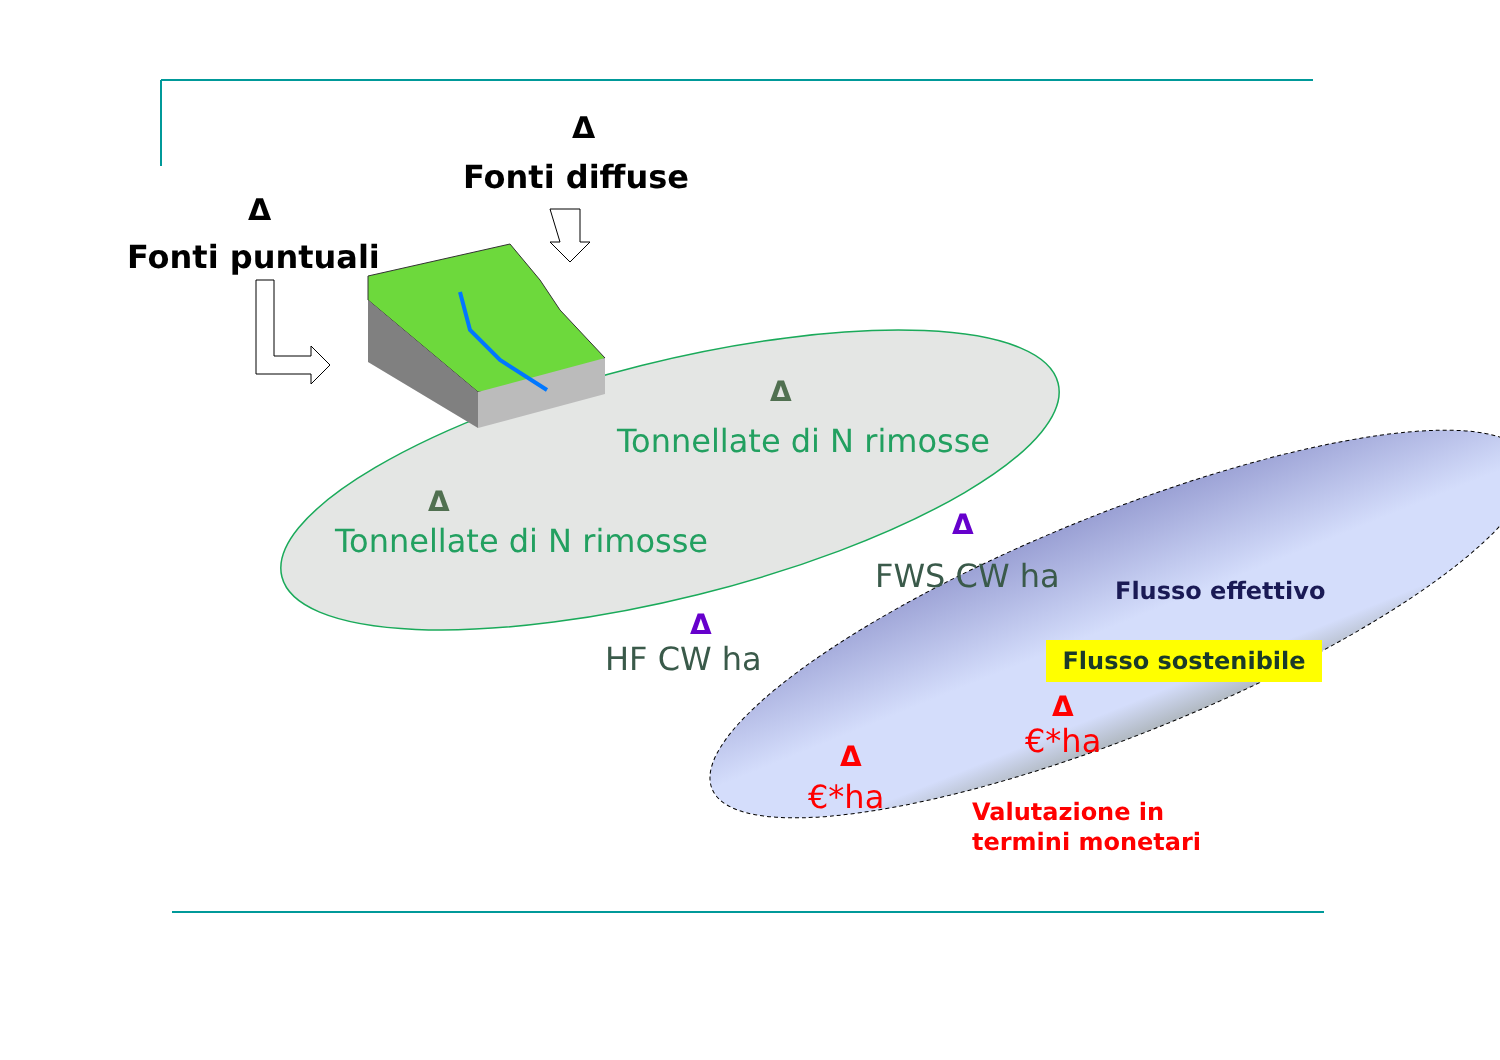Δ
Fonti diffuse
Δ
Fonti puntuali
Δ
Tonnellate di N rimosse
Δ
Tonnellate di N rimosse Δ
FWS CW ha
Δ
HF CW ha
Flusso effettivo
Flusso sostenibile
Δ
€*ha
Δ
€*ha
Valutazione in
termini monetari